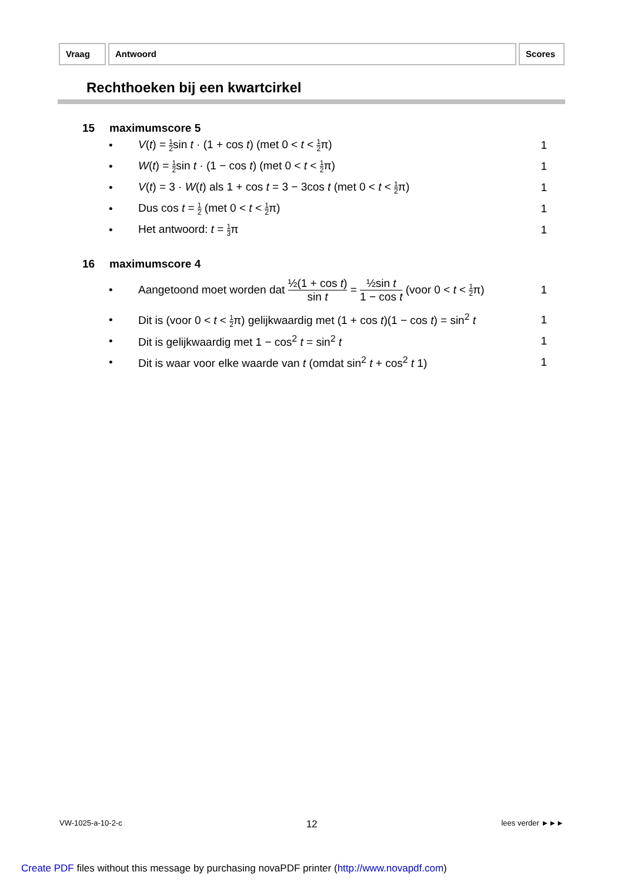Vraag Antwoord Scores
Rechthoeken bij een kwartcirkel
15 maximumscore 5
•
V(t) = 1 2sin t · (1 + cos t) (met 0 < t < 1 2π)
1
•
W(t) = 1 2sin t · (1 − cos t) (met 0 < t < 1 2π)
1
•
V(t) = 3 · W(t) als 1 + cos t = 3 − 3cos t (met 0 < t < 1 2π)
1
•
Dus cos t = 1 2 (met 0 < t < 1 2π)
1
• Het antwoord: t = 1 3π 1
16 maximumscore 4
•
Aangetoond moet worden dat ½(1 + cos t) sin t = ½sin t 1 − cos t (voor 0 < t < 1 2π)
1
•
Dit is (voor 0 < t < 1 2π) gelijkwaardig met (1 + cos t)(1 − cos t) = sin<sup>2</sup> t
1
•
Dit is gelijkwaardig met 1 − cos<sup>2</sup> t = sin<sup>2</sup> t
1
•
Dit is waar voor elke waarde van t (omdat sin<sup>2</sup> t + cos<sup>2</sup> t 1)
1
VW-1025-a-10-2-c 12 lees verder ►►►
Create PDF files without this message by purchasing novaPDF printer (http://www.novapdf.com)